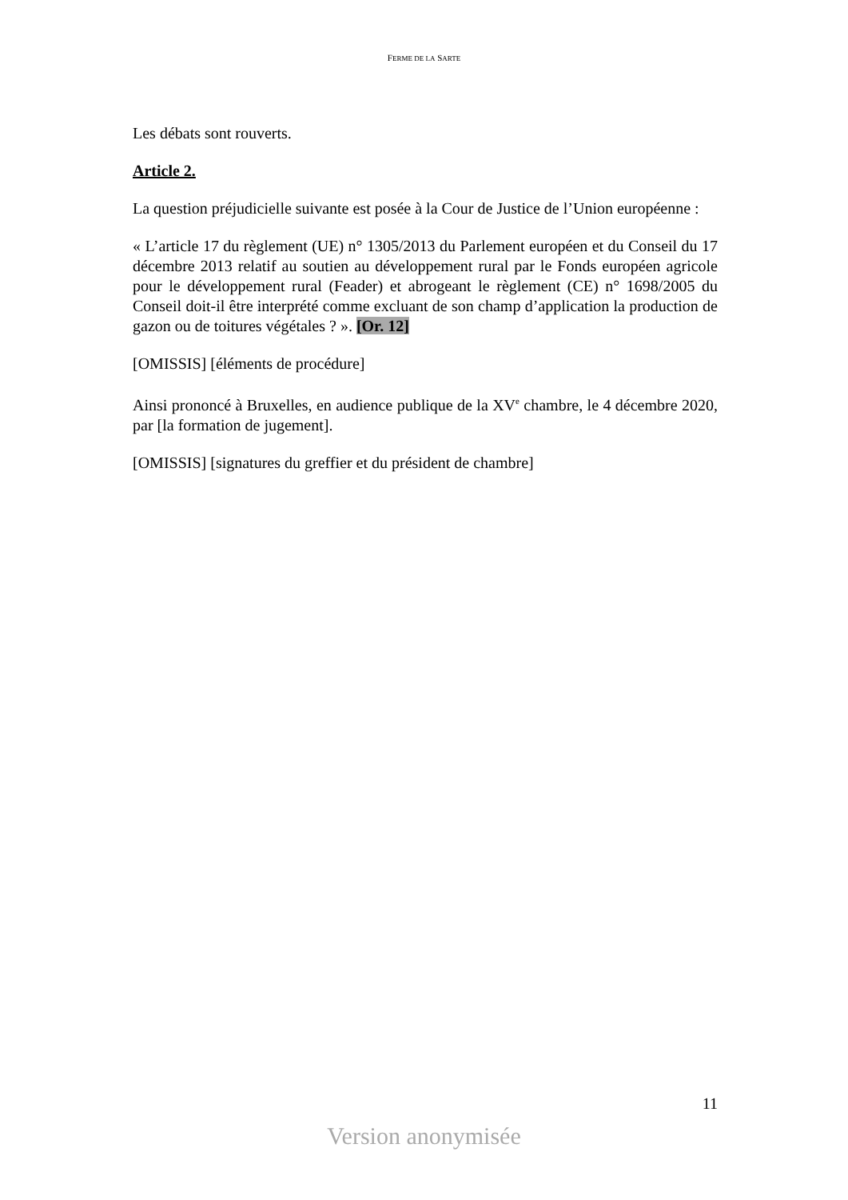FERME DE LA SARTE
Les débats sont rouverts.
Article 2.
La question préjudicielle suivante est posée à la Cour de Justice de l’Union européenne :
« L’article 17 du règlement (UE) n° 1305/2013 du Parlement européen et du Conseil du 17 décembre 2013 relatif au soutien au développement rural par le Fonds européen agricole pour le développement rural (Feader) et abrogeant le règlement (CE) n° 1698/2005 du Conseil doit-il être interprété comme excluant de son champ d’application la production de gazon ou de toitures végétales ? ». [Or. 12]
[OMISSIS] [éléments de procédure]
Ainsi prononcé à Bruxelles, en audience publique de la XV<sup>e</sup> chambre, le 4 décembre 2020, par [la formation de jugement].
[OMISSIS] [signatures du greffier et du président de chambre]
11
Version anonymisée